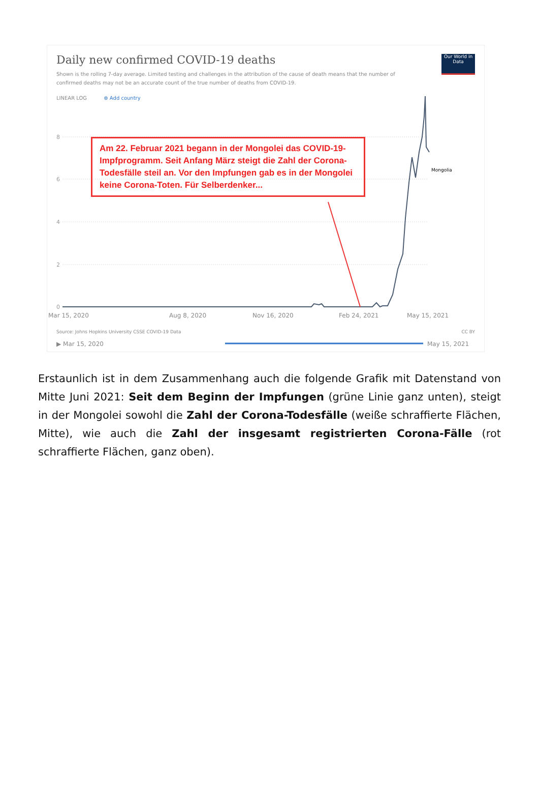Daily new confirmed COVID-19 deaths
Shown is the rolling 7-day average. Limited testing and challenges in the attribution of the cause of death means that the number of confirmed deaths may not be an accurate count of the true number of deaths from COVID-19.
Our World in Data
LINEAR LOG ⊕ Add country
8
6
4
2
0
Mongolia
Am 22. Februar 2021 begann in der Mongolei das COVID-19-Impfprogramm. Seit Anfang März steigt die Zahl der Corona-Todesfälle steil an. Vor den Impfungen gab es in der Mongolei keine Corona-Toten. Für Selberdenker...
Mar 15, 2020 Aug 8, 2020 Nov 16, 2020 Feb 24, 2021 May 15, 2021
Source: Johns Hopkins University CSSE COVID-19 Data
CC BY
▶ Mar 15, 2020 May 15, 2021
Erstaunlich ist in dem Zusammenhang auch die folgende Grafik mit Datenstand von Mitte Juni 2021: Seit dem Beginn der Impfungen (grüne Linie ganz unten), steigt in der Mongolei sowohl die Zahl der Corona-Todesfälle (weiße schraffierte Flächen, Mitte), wie auch die Zahl der insgesamt registrierten Corona-Fälle (rot schraffierte Flächen, ganz oben).